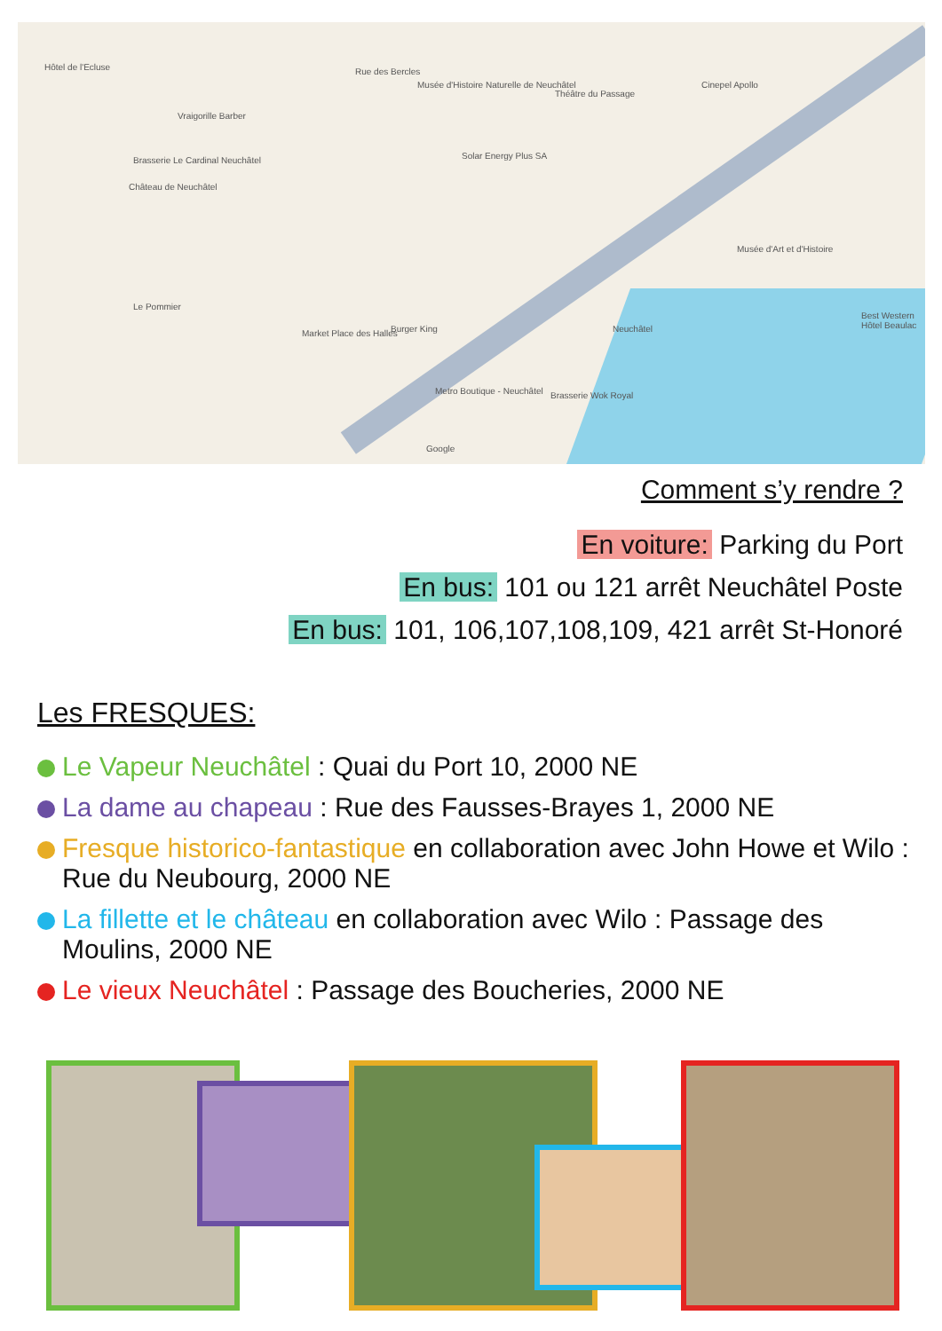Hôtel de l'Ecluse Rue des Bercles
Musée d'Histoire Naturelle de Neuchâtel
Théâtre du Passage
Cinepel Apollo
Vraigorille Barber
Brasserie Le Cardinal Neuchâtel Solar Energy Plus SA
Château de Neuchâtel
Musée d'Art et d'Histoire
Le Pommier
Market Place des Halles Burger King Neuchâtel
Best Western Hôtel Beaulac
Metro Boutique - Neuchâtel Brasserie Wok Royal
Google
Comment s’y rendre ?
En voiture: Parking du Port
En bus: 101 ou 121 arrêt Neuchâtel Poste
En bus: 101, 106,107,108,109, 421 arrêt St-Honoré
Les FRESQUES:
Le Vapeur Neuchâtel : Quai du Port 10, 2000 NE
La dame au chapeau : Rue des Fausses-Brayes 1, 2000 NE
Fresque historico-fantastique en collaboration avec John Howe et Wilo : Rue du Neubourg, 2000 NE
La fillette et le château en collaboration avec Wilo : Passage des Moulins, 2000 NE
Le vieux Neuchâtel : Passage des Boucheries, 2000 NE